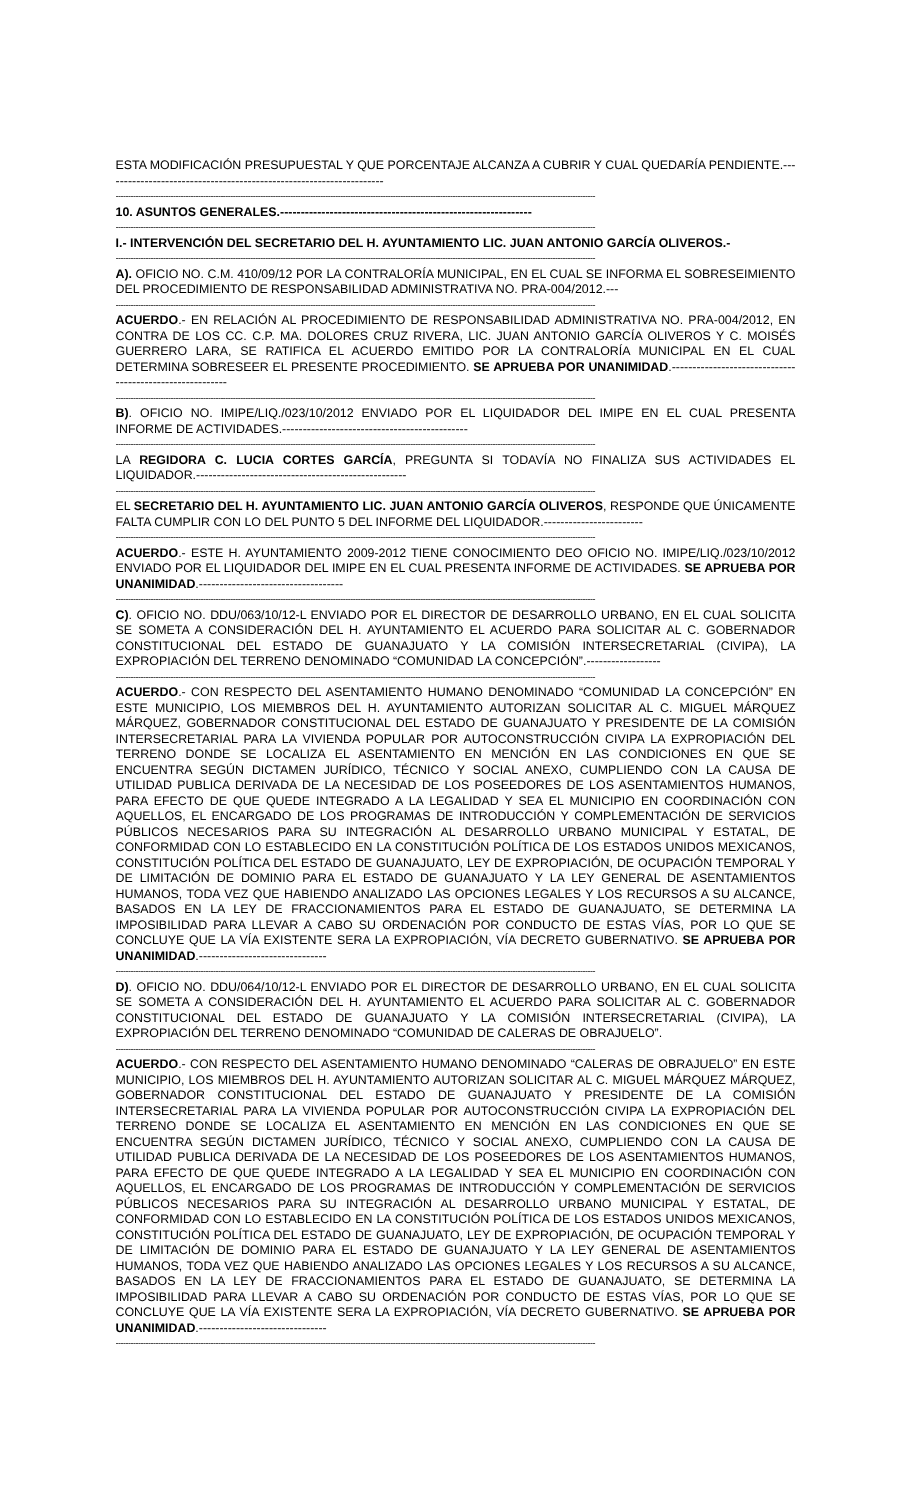ESTA MODIFICACIÓN PRESUPUESTAL Y QUE PORCENTAJE ALCANZA A CUBRIR Y CUAL QUEDARÍA PENDIENTE.--------------------------------------------------------------------
------------------------------------------------------------------------------------------------------------------------------------------------------------------------------------------------
10. ASUNTOS GENERALES.-------------------------------------------------------------
------------------------------------------------------------------------------------------------------------------------------------------------------------------------------------------------
I.- INTERVENCIÓN DEL SECRETARIO DEL H. AYUNTAMIENTO LIC. JUAN ANTONIO GARCÍA OLIVEROS.-
------------------------------------------------------------------------------------------------------------------------------------------------------------------------------------------------
A). OFICIO NO. C.M. 410/09/12 POR LA CONTRALORÍA MUNICIPAL, EN EL CUAL SE INFORMA EL SOBRESEIMIENTO DEL PROCEDIMIENTO DE RESPONSABILIDAD ADMINISTRATIVA NO. PRA-004/2012.---
------------------------------------------------------------------------------------------------------------------------------------------------------------------------------------------------
ACUERDO.- EN RELACIÓN AL PROCEDIMIENTO DE RESPONSABILIDAD ADMINISTRATIVA NO. PRA-004/2012, EN CONTRA DE LOS CC. C.P. MA. DOLORES CRUZ RIVERA, LIC. JUAN ANTONIO GARCÍA OLIVEROS Y C. MOISÉS GUERRERO LARA, SE RATIFICA EL ACUERDO EMITIDO POR LA CONTRALORÍA MUNICIPAL EN EL CUAL DETERMINA SOBRESEER EL PRESENTE PROCEDIMIENTO. SE APRUEBA POR UNANIMIDAD.---------------------------------------------------------
------------------------------------------------------------------------------------------------------------------------------------------------------------------------------------------------
B). OFICIO NO. IMIPE/LIQ./023/10/2012 ENVIADO POR EL LIQUIDADOR DEL IMIPE EN EL CUAL PRESENTA INFORME DE ACTIVIDADES.---------------------------------------------
------------------------------------------------------------------------------------------------------------------------------------------------------------------------------------------------
LA REGIDORA C. LUCIA CORTES GARCÍA, PREGUNTA SI TODAVÍA NO FINALIZA SUS ACTIVIDADES EL LIQUIDADOR.---------------------------------------------------
------------------------------------------------------------------------------------------------------------------------------------------------------------------------------------------------
EL SECRETARIO DEL H. AYUNTAMIENTO LIC. JUAN ANTONIO GARCÍA OLIVEROS, RESPONDE QUE ÚNICAMENTE FALTA CUMPLIR CON LO DEL PUNTO 5 DEL INFORME DEL LIQUIDADOR.------------------------
------------------------------------------------------------------------------------------------------------------------------------------------------------------------------------------------
ACUERDO.- ESTE H. AYUNTAMIENTO 2009-2012 TIENE CONOCIMIENTO DEO OFICIO NO. IMIPE/LIQ./023/10/2012 ENVIADO POR EL LIQUIDADOR DEL IMIPE EN EL CUAL PRESENTA INFORME DE ACTIVIDADES. SE APRUEBA POR UNANIMIDAD.-----------------------------------
------------------------------------------------------------------------------------------------------------------------------------------------------------------------------------------------
C). OFICIO NO. DDU/063/10/12-L ENVIADO POR EL DIRECTOR DE DESARROLLO URBANO, EN EL CUAL SOLICITA SE SOMETA A CONSIDERACIÓN DEL H. AYUNTAMIENTO EL ACUERDO PARA SOLICITAR AL C. GOBERNADOR CONSTITUCIONAL DEL ESTADO DE GUANAJUATO Y LA COMISIÓN INTERSECRETARIAL (CIVIPA), LA EXPROPIACIÓN DEL TERRENO DENOMINADO “COMUNIDAD LA CONCEPCIÓN”.------------------
------------------------------------------------------------------------------------------------------------------------------------------------------------------------------------------------
ACUERDO.- CON RESPECTO DEL ASENTAMIENTO HUMANO DENOMINADO “COMUNIDAD LA CONCEPCIÓN” EN ESTE MUNICIPIO, LOS MIEMBROS DEL H. AYUNTAMIENTO AUTORIZAN SOLICITAR AL C. MIGUEL MÁRQUEZ MÁRQUEZ, GOBERNADOR CONSTITUCIONAL DEL ESTADO DE GUANAJUATO Y PRESIDENTE DE LA COMISIÓN INTERSECRETARIAL PARA LA VIVIENDA POPULAR POR AUTOCONSTRUCCIÓN CIVIPA LA EXPROPIACIÓN DEL TERRENO DONDE SE LOCALIZA EL ASENTAMIENTO EN MENCIÓN EN LAS CONDICIONES EN QUE SE ENCUENTRA SEGÚN DICTAMEN JURÍDICO, TÉCNICO Y SOCIAL ANEXO, CUMPLIENDO CON LA CAUSA DE UTILIDAD PUBLICA DERIVADA DE LA NECESIDAD DE LOS POSEEDORES DE LOS ASENTAMIENTOS HUMANOS, PARA EFECTO DE QUE QUEDE INTEGRADO A LA LEGALIDAD Y SEA EL MUNICIPIO EN COORDINACIÓN CON AQUELLOS, EL ENCARGADO DE LOS PROGRAMAS DE INTRODUCCIÓN Y COMPLEMENTACIÓN DE SERVICIOS PÚBLICOS NECESARIOS PARA SU INTEGRACIÓN AL DESARROLLO URBANO MUNICIPAL Y ESTATAL, DE CONFORMIDAD CON LO ESTABLECIDO EN LA CONSTITUCIÓN POLÍTICA DE LOS ESTADOS UNIDOS MEXICANOS, CONSTITUCIÓN POLÍTICA DEL ESTADO DE GUANAJUATO, LEY DE EXPROPIACIÓN, DE OCUPACIÓN TEMPORAL Y DE LIMITACIÓN DE DOMINIO PARA EL ESTADO DE GUANAJUATO Y LA LEY GENERAL DE ASENTAMIENTOS HUMANOS, TODA VEZ QUE HABIENDO ANALIZADO LAS OPCIONES LEGALES Y LOS RECURSOS A SU ALCANCE, BASADOS EN LA LEY DE FRACCIONAMIENTOS PARA EL ESTADO DE GUANAJUATO, SE DETERMINA LA IMPOSIBILIDAD PARA LLEVAR A CABO SU ORDENACIÓN POR CONDUCTO DE ESTAS VÍAS, POR LO QUE SE CONCLUYE QUE LA VÍA EXISTENTE SERA LA EXPROPIACIÓN, VÍA DECRETO GUBERNATIVO. SE APRUEBA POR UNANIMIDAD.-------------------------------
------------------------------------------------------------------------------------------------------------------------------------------------------------------------------------------------
D). OFICIO NO. DDU/064/10/12-L ENVIADO POR EL DIRECTOR DE DESARROLLO URBANO, EN EL CUAL SOLICITA SE SOMETA A CONSIDERACIÓN DEL H. AYUNTAMIENTO EL ACUERDO PARA SOLICITAR AL C. GOBERNADOR CONSTITUCIONAL DEL ESTADO DE GUANAJUATO Y LA COMISIÓN INTERSECRETARIAL (CIVIPA), LA EXPROPIACIÓN DEL TERRENO DENOMINADO “COMUNIDAD DE CALERAS DE OBRAJUELO”.
------------------------------------------------------------------------------------------------------------------------------------------------------------------------------------------------
ACUERDO.- CON RESPECTO DEL ASENTAMIENTO HUMANO DENOMINADO “CALERAS DE OBRAJUELO” EN ESTE MUNICIPIO, LOS MIEMBROS DEL H. AYUNTAMIENTO AUTORIZAN SOLICITAR AL C. MIGUEL MÁRQUEZ MÁRQUEZ, GOBERNADOR CONSTITUCIONAL DEL ESTADO DE GUANAJUATO Y PRESIDENTE DE LA COMISIÓN INTERSECRETARIAL PARA LA VIVIENDA POPULAR POR AUTOCONSTRUCCIÓN CIVIPA LA EXPROPIACIÓN DEL TERRENO DONDE SE LOCALIZA EL ASENTAMIENTO EN MENCIÓN EN LAS CONDICIONES EN QUE SE ENCUENTRA SEGÚN DICTAMEN JURÍDICO, TÉCNICO Y SOCIAL ANEXO, CUMPLIENDO CON LA CAUSA DE UTILIDAD PUBLICA DERIVADA DE LA NECESIDAD DE LOS POSEEDORES DE LOS ASENTAMIENTOS HUMANOS, PARA EFECTO DE QUE QUEDE INTEGRADO A LA LEGALIDAD Y SEA EL MUNICIPIO EN COORDINACIÓN CON AQUELLOS, EL ENCARGADO DE LOS PROGRAMAS DE INTRODUCCIÓN Y COMPLEMENTACIÓN DE SERVICIOS PÚBLICOS NECESARIOS PARA SU INTEGRACIÓN AL DESARROLLO URBANO MUNICIPAL Y ESTATAL, DE CONFORMIDAD CON LO ESTABLECIDO EN LA CONSTITUCIÓN POLÍTICA DE LOS ESTADOS UNIDOS MEXICANOS, CONSTITUCIÓN POLÍTICA DEL ESTADO DE GUANAJUATO, LEY DE EXPROPIACIÓN, DE OCUPACIÓN TEMPORAL Y DE LIMITACIÓN DE DOMINIO PARA EL ESTADO DE GUANAJUATO Y LA LEY GENERAL DE ASENTAMIENTOS HUMANOS, TODA VEZ QUE HABIENDO ANALIZADO LAS OPCIONES LEGALES Y LOS RECURSOS A SU ALCANCE, BASADOS EN LA LEY DE FRACCIONAMIENTOS PARA EL ESTADO DE GUANAJUATO, SE DETERMINA LA IMPOSIBILIDAD PARA LLEVAR A CABO SU ORDENACIÓN POR CONDUCTO DE ESTAS VÍAS, POR LO QUE SE CONCLUYE QUE LA VÍA EXISTENTE SERA LA EXPROPIACIÓN, VÍA DECRETO GUBERNATIVO. SE APRUEBA POR UNANIMIDAD.-------------------------------
------------------------------------------------------------------------------------------------------------------------------------------------------------------------------------------------